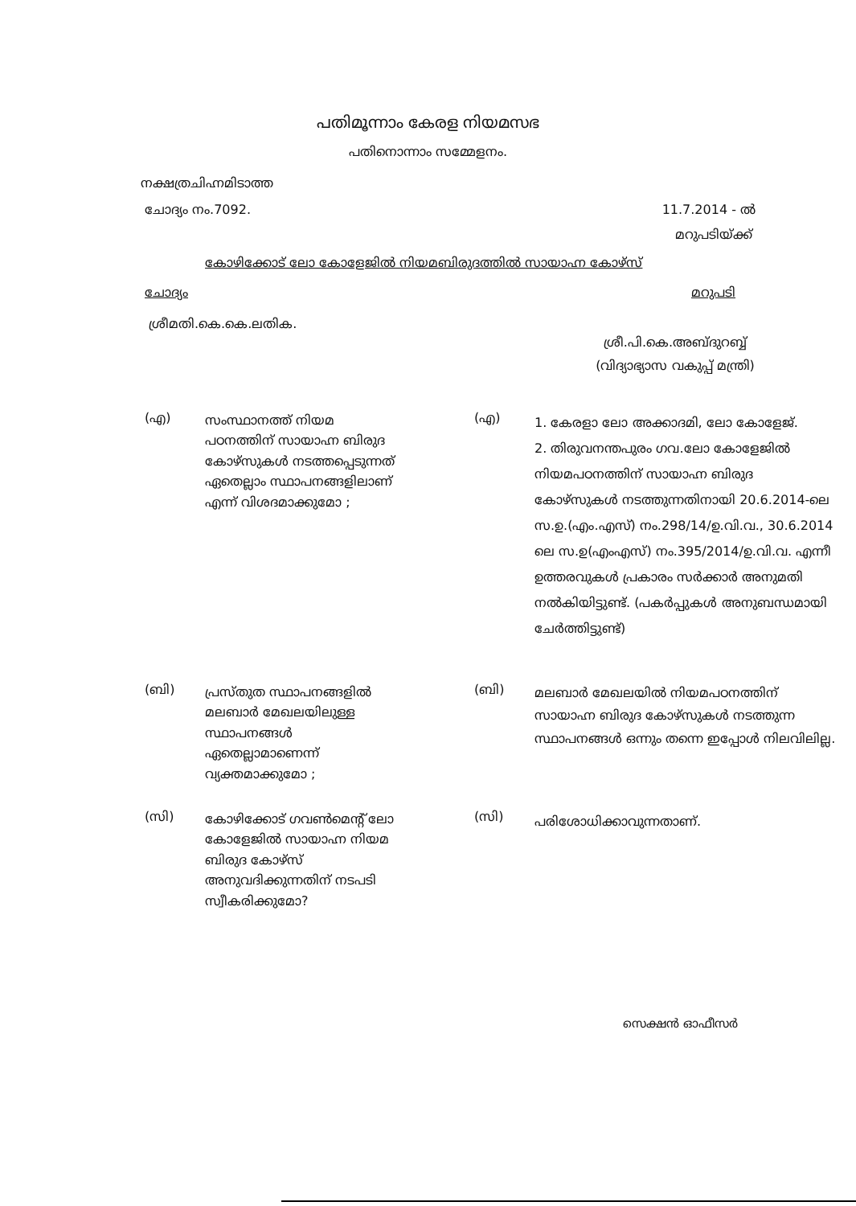പതിമൂന്നാം കേരള നിയമസഭ
പതിനൊന്നാം സമ്മേളനം.
നക്ഷത്രചിഹ്നമിടാത്ത
ചോദ്യം നം.7092. 11.7.2014 - ൽ
മറുപടിയ്ക്ക്
കോഴിക്കോട് ലോ കോളേജിൽ നിയമബിരുദത്തിൽ സായാഹ്ന കോഴ്സ്
ചോദ്യം മറുപടി
ശ്രീമതി.കെ.കെ.ലതിക.
ശ്രീ.പി.കെ.അബ്ദുറബ്ബ്
(വിദ്യാഭ്യാസ വകുപ്പ് മന്ത്രി)
(എ)
സംസ്ഥാനത്ത് നിയമ പഠനത്തിന് സായാഹ്ന ബിരുദ കോഴ്സുകൾ നടത്തപ്പെടുന്നത് ഏതെല്ലാം സ്ഥാപനങ്ങളിലാണ് എന്ന് വിശദമാക്കുമോ ;
(എ)
1. കേരളാ ലോ അക്കാദമി, ലോ കോളേജ്.
2. തിരുവനന്തപുരം ഗവ.ലോ കോളേജിൽ നിയമപഠനത്തിന് സായാഹ്ന ബിരുദ കോഴ്സുകൾ നടത്തുന്നതിനായി 20.6.2014-ലെ സ.ഉ.(എം.എസ്) നം.298/14/ഉ.വി.വ., 30.6.2014 ലെ സ.ഉ(എംഎസ്) നം.395/2014/ഉ.വി.വ. എന്നീ ഉത്തരവുകൾ പ്രകാരം സർക്കാർ അനുമതി നൽകിയിട്ടുണ്ട്. (പകർപ്പുകൾ അനുബന്ധമായി ചേർത്തിട്ടുണ്ട്)
(ബി)
പ്രസ്തുത സ്ഥാപനങ്ങളിൽ മലബാർ മേഖലയിലുള്ള സ്ഥാപനങ്ങൾ ഏതെല്ലാമാണെന്ന് വ്യക്തമാക്കുമോ ;
(ബി)
മലബാർ മേഖലയിൽ നിയമപഠനത്തിന് സായാഹ്ന ബിരുദ കോഴ്സുകൾ നടത്തുന്ന സ്ഥാപനങ്ങൾ ഒന്നും തന്നെ ഇപ്പോൾ നിലവിലില്ല.
(സി)
കോഴിക്കോട് ഗവൺമെന്റ് ലോ കോളേജിൽ സായാഹ്ന നിയമ ബിരുദ കോഴ്സ് അനുവദിക്കുന്നതിന് നടപടി സ്വീകരിക്കുമോ?
(സി)
പരിശോധിക്കാവുന്നതാണ്.
സെക്ഷൻ ഓഫീസർ